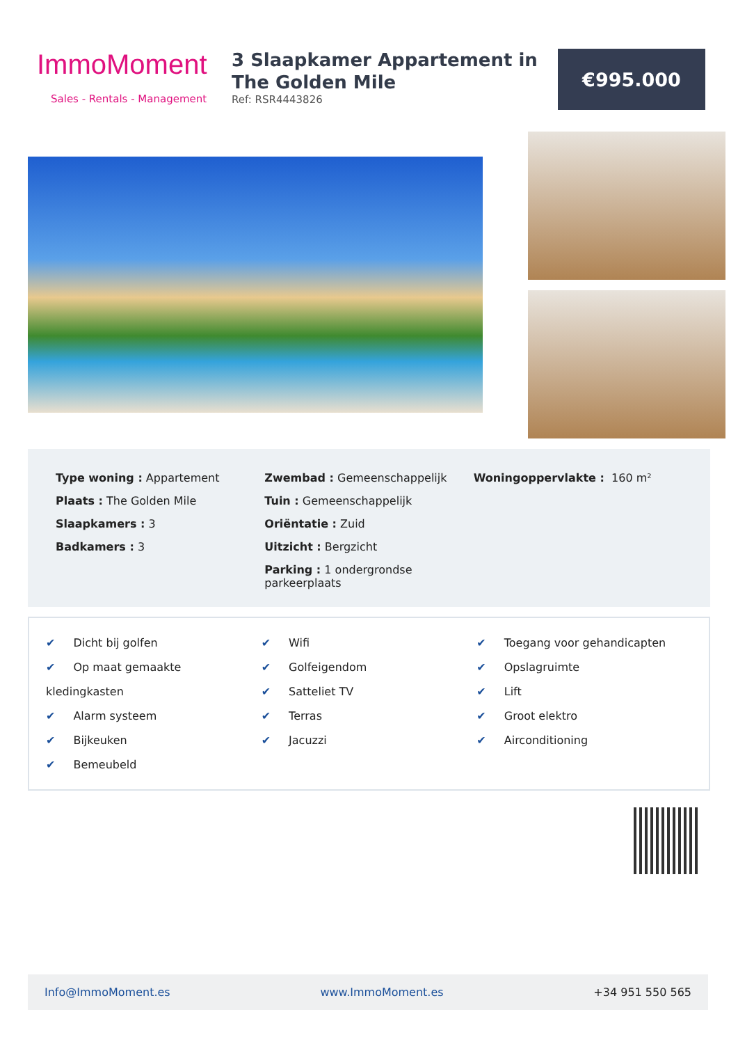ImmoMoment
Sales - Rentals - Management
3 Slaapkamer Appartement in The Golden Mile
Ref: RSR4443826
€995.000
Type woning : Appartement
Plaats : The Golden Mile
Slaapkamers : 3
Badkamers : 3
Zwembad : Gemeenschappelijk
Tuin : Gemeenschappelijk
Oriëntatie : Zuid
Uitzicht : Bergzicht
Parking : 1 ondergrondse
parkeerplaats
Woningoppervlakte : 160 m²
✔ Dicht bij golfen
✔ Op maat gemaakte kledingkasten
✔ Alarm systeem
✔ Bijkeuken
✔ Bemeubeld
✔ Wifi
✔ Golfeigendom
✔ Satteliet TV
✔ Terras
✔ Jacuzzi
✔ Toegang voor gehandicapten
✔ Opslagruimte
✔ Lift
✔ Groot elektro
✔ Airconditioning
Info@ImmoMoment.es www.ImmoMoment.es +34 951 550 565